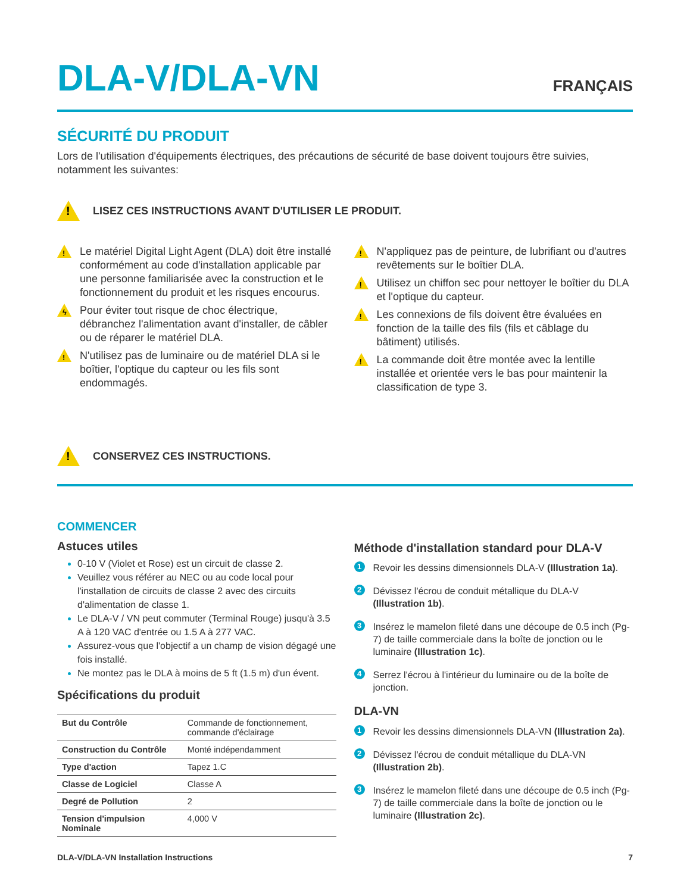DLA-V/DLA-VN
FRANÇAIS
SÉCURITÉ DU PRODUIT
Lors de l'utilisation d'équipements électriques, des précautions de sécurité de base doivent toujours être suivies, notamment les suivantes:
!
LISEZ CES INSTRUCTIONS AVANT D'UTILISER LE PRODUIT.
!
Le matériel Digital Light Agent (DLA) doit être installé conformément au code d'installation applicable par une personne familiarisée avec la construction et le fonctionnement du produit et les risques encourus.
ϟ
Pour éviter tout risque de choc électrique, débranchez l'alimentation avant d'installer, de câbler ou de réparer le matériel DLA.
!
N'utilisez pas de luminaire ou de matériel DLA si le boîtier, l'optique du capteur ou les fils sont endommagés.
!
N'appliquez pas de peinture, de lubrifiant ou d'autres revêtements sur le boîtier DLA.
!
Utilisez un chiffon sec pour nettoyer le boîtier du DLA et l'optique du capteur.
!
Les connexions de fils doivent être évaluées en fonction de la taille des fils (fils et câblage du bâtiment) utilisés.
!
La commande doit être montée avec la lentille installée et orientée vers le bas pour maintenir la classification de type 3.
!
CONSERVEZ CES INSTRUCTIONS.
COMMENCER
Astuces utiles
0-10 V (Violet et Rose) est un circuit de classe 2.
Veuillez vous référer au NEC ou au code local pour l'installation de circuits de classe 2 avec des circuits d'alimentation de classe 1.
Le DLA-V / VN peut commuter (Terminal Rouge) jusqu'à 3.5 A à 120 VAC d'entrée ou 1.5 A à 277 VAC.
Assurez-vous que l'objectif a un champ de vision dégagé une fois installé.
Ne montez pas le DLA à moins de 5 ft (1.5 m) d'un évent.
Spécifications du produit
| But du Contrôle | Commande de fonctionnement, commande d'éclairage |
| Construction du Contrôle | Monté indépendamment |
| Type d'action | Tapez 1.C |
| Classe de Logiciel | Classe A |
| Degré de Pollution | 2 |
| Tension d'impulsion Nominale | 4,000 V |
Méthode d'installation standard pour DLA-V
1
Revoir les dessins dimensionnels DLA-V (Illustration 1a).
2
Dévissez l'écrou de conduit métallique du DLA-V (Illustration 1b).
3
Insérez le mamelon fileté dans une découpe de 0.5 inch (Pg-7) de taille commerciale dans la boîte de jonction ou le luminaire (Illustration 1c).
4
Serrez l'écrou à l'intérieur du luminaire ou de la boîte de jonction.
DLA-VN
1
Revoir les dessins dimensionnels DLA-VN (Illustration 2a).
2
Dévissez l'écrou de conduit métallique du DLA-VN (Illustration 2b).
3
Insérez le mamelon fileté dans une découpe de 0.5 inch (Pg-7) de taille commerciale dans la boîte de jonction ou le luminaire (Illustration 2c).
DLA-V/DLA-VN Installation Instructions 7